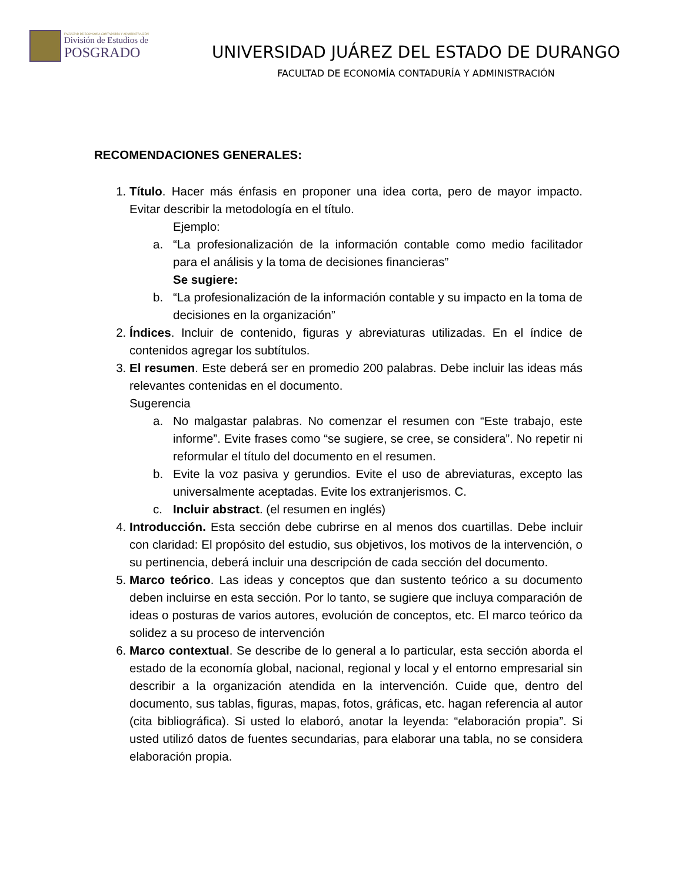FACULTAD DE ECONOMÍA CONTADURÍA Y ADMINISTRACIÓN
División de Estudios de
POSGRADO
UNIVERSIDAD JUÁREZ DEL ESTADO DE DURANGO
FACULTAD DE ECONOMÍA CONTADURÍA Y ADMINISTRACIÓN
RECOMENDACIONES GENERALES:
1. Título. Hacer más énfasis en proponer una idea corta, pero de mayor impacto. Evitar describir la metodología en el título.
Ejemplo:
a. “La profesionalización de la información contable como medio facilitador para el análisis y la toma de decisiones financieras”
Se sugiere:
b. “La profesionalización de la información contable y su impacto en la toma de decisiones en la organización”
2. Índices. Incluir de contenido, figuras y abreviaturas utilizadas. En el índice de contenidos agregar los subtítulos.
3. El resumen. Este deberá ser en promedio 200 palabras. Debe incluir las ideas más relevantes contenidas en el documento.
Sugerencia
a. No malgastar palabras. No comenzar el resumen con “Este trabajo, este informe”. Evite frases como “se sugiere, se cree, se considera”. No repetir ni reformular el título del documento en el resumen.
b. Evite la voz pasiva y gerundios. Evite el uso de abreviaturas, excepto las universalmente aceptadas. Evite los extranjerismos. C.
c. Incluir abstract. (el resumen en inglés)
4. Introducción. Esta sección debe cubrirse en al menos dos cuartillas. Debe incluir con claridad: El propósito del estudio, sus objetivos, los motivos de la intervención, o su pertinencia, deberá incluir una descripción de cada sección del documento.
5. Marco teórico. Las ideas y conceptos que dan sustento teórico a su documento deben incluirse en esta sección. Por lo tanto, se sugiere que incluya comparación de ideas o posturas de varios autores, evolución de conceptos, etc. El marco teórico da solidez a su proceso de intervención
6. Marco contextual. Se describe de lo general a lo particular, esta sección aborda el estado de la economía global, nacional, regional y local y el entorno empresarial sin describir a la organización atendida en la intervención. Cuide que, dentro del documento, sus tablas, figuras, mapas, fotos, gráficas, etc. hagan referencia al autor (cita bibliográfica). Si usted lo elaboró, anotar la leyenda: “elaboración propia”. Si usted utilizó datos de fuentes secundarias, para elaborar una tabla, no se considera elaboración propia.